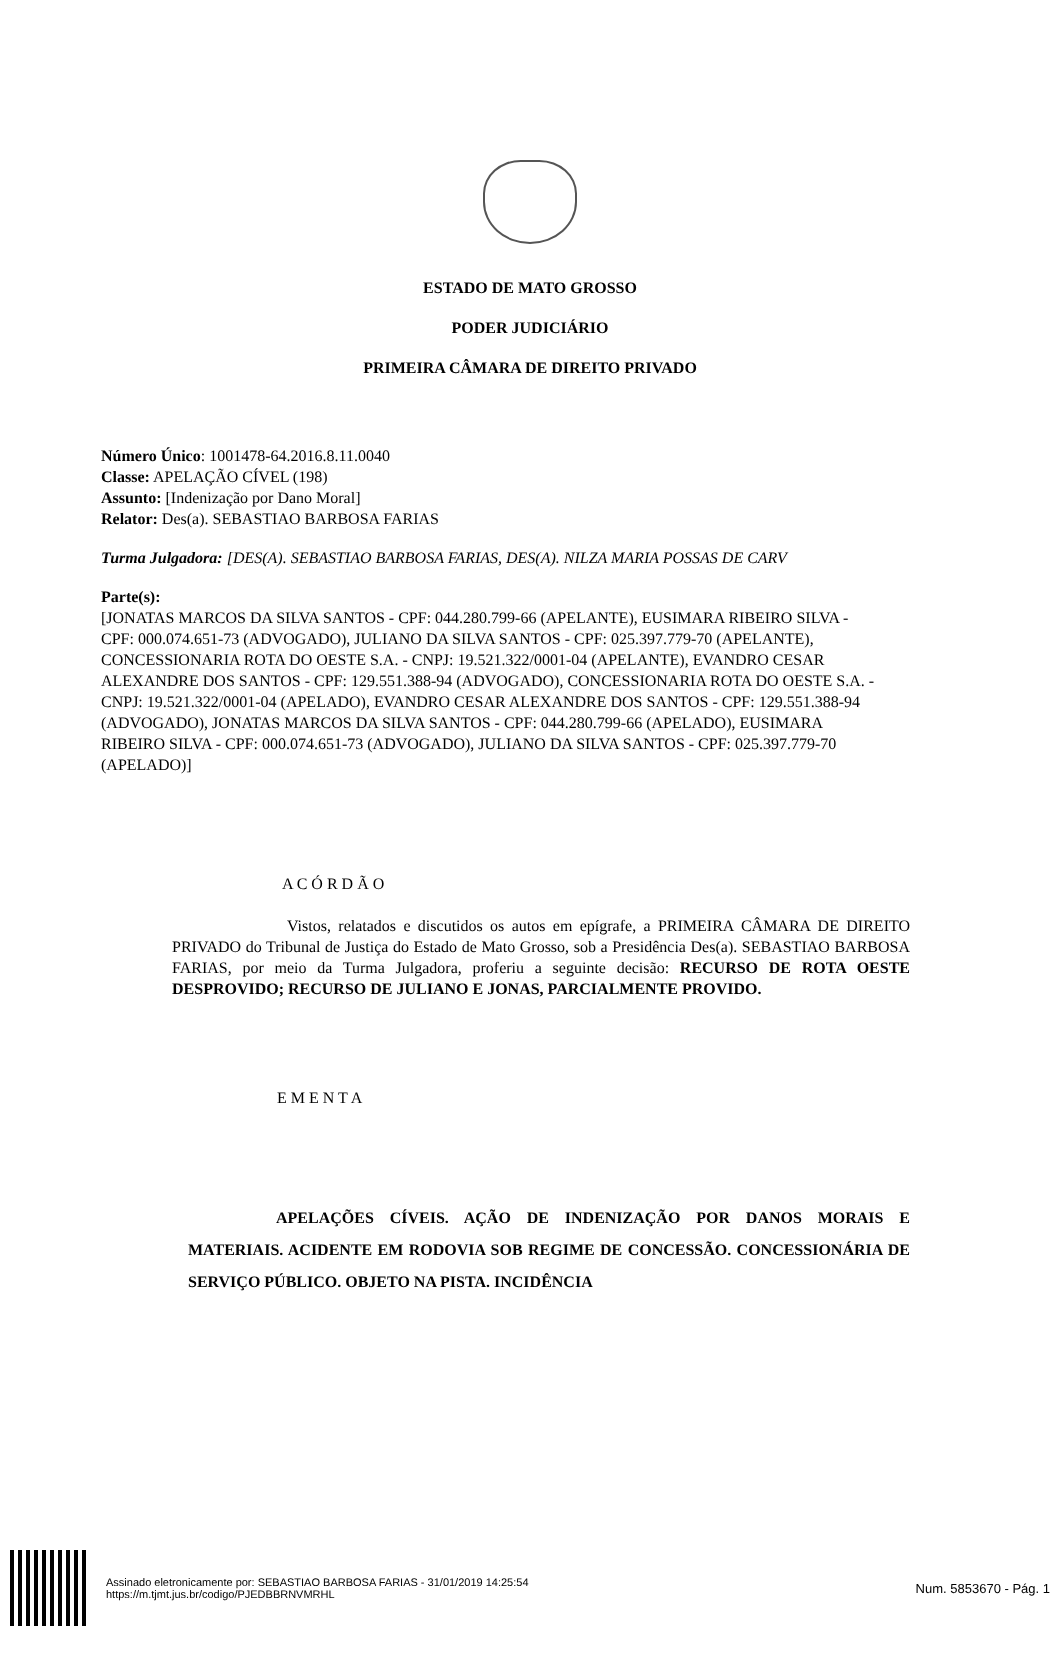ESTADO DE MATO GROSSO
PODER JUDICIÁRIO
PRIMEIRA CÂMARA DE DIREITO PRIVADO
Número Único: 1001478-64.2016.8.11.0040
Classe: APELAÇÃO CÍVEL (198)
Assunto: [Indenização por Dano Moral]
Relator: Des(a). SEBASTIAO BARBOSA FARIAS
Turma Julgadora: [DES(A). SEBASTIAO BARBOSA FARIAS, DES(A). NILZA MARIA POSSAS DE CARV
Parte(s):
[JONATAS MARCOS DA SILVA SANTOS - CPF: 044.280.799-66 (APELANTE), EUSIMARA RIBEIRO SILVA - CPF: 000.074.651-73 (ADVOGADO), JULIANO DA SILVA SANTOS - CPF: 025.397.779-70 (APELANTE), CONCESSIONARIA ROTA DO OESTE S.A. - CNPJ: 19.521.322/0001-04 (APELANTE), EVANDRO CESAR ALEXANDRE DOS SANTOS - CPF: 129.551.388-94 (ADVOGADO), CONCESSIONARIA ROTA DO OESTE S.A. - CNPJ: 19.521.322/0001-04 (APELADO), EVANDRO CESAR ALEXANDRE DOS SANTOS - CPF: 129.551.388-94 (ADVOGADO), JONATAS MARCOS DA SILVA SANTOS - CPF: 044.280.799-66 (APELADO), EUSIMARA RIBEIRO SILVA - CPF: 000.074.651-73 (ADVOGADO), JULIANO DA SILVA SANTOS - CPF: 025.397.779-70 (APELADO)]
A C Ó R D Ã O
Vistos, relatados e discutidos os autos em epígrafe, a PRIMEIRA CÂMARA DE DIREITO PRIVADO do Tribunal de Justiça do Estado de Mato Grosso, sob a Presidência Des(a). SEBASTIAO BARBOSA FARIAS, por meio da Turma Julgadora, proferiu a seguinte decisão: RECURSO DE ROTA OESTE DESPROVIDO; RECURSO DE JULIANO E JONAS, PARCIALMENTE PROVIDO.
E M E N T A
APELAÇÕES CÍVEIS. AÇÃO DE INDENIZAÇÃO POR DANOS MORAIS E MATERIAIS. ACIDENTE EM RODOVIA SOB REGIME DE CONCESSÃO. CONCESSIONÁRIA DE SERVIÇO PÚBLICO. OBJETO NA PISTA. INCIDÊNCIA
Assinado eletronicamente por: SEBASTIAO BARBOSA FARIAS - 31/01/2019 14:25:54
https://m.tjmt.jus.br/codigo/PJEDBBRNVMRHL
Num. 5853670 - Pág. 1